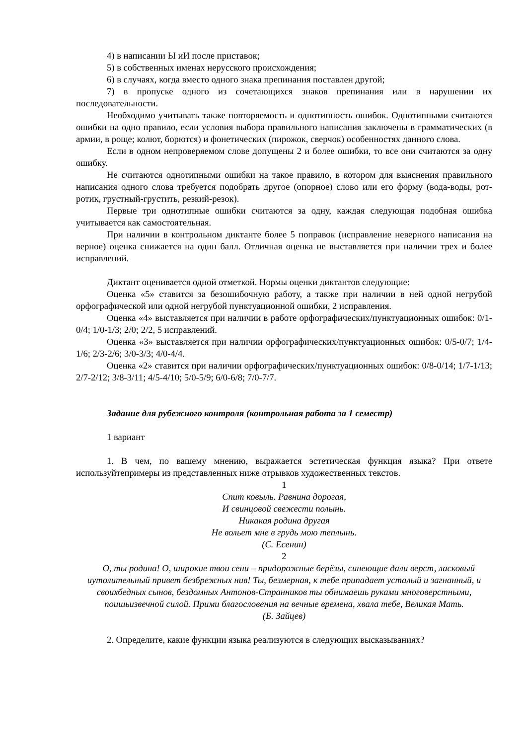4) в написании Ы иИ после приставок;
5) в собственных именах нерусского происхождения;
6) в случаях, когда вместо одного знака препинания поставлен другой;
7) в пропуске одного из сочетающихся знаков препинания или в нарушении их последовательности.
Необходимо учитывать также повторяемость и однотипность ошибок. Однотипными считаются ошибки на одно правило, если условия выбора правильного написания заключены в грамматических (в армии, в роще; колют, борются) и фонетических (пирожок, сверчок) особенностях данного слова.
Если в одном непроверяемом слове допущены 2 и более ошибки, то все они считаются за одну ошибку.
Не считаются однотипными ошибки на такое правило, в котором для выяснения правильного написания одного слова требуется подобрать другое (опорное) слово или его форму (вода-воды, рот-ротик, грустный-грустить, резкий-резок).
Первые три однотипные ошибки считаются за одну, каждая следующая подобная ошибка учитывается как самостоятельная.
При наличии в контрольном диктанте более 5 поправок (исправление неверного написания на верное) оценка снижается на один балл. Отличная оценка не выставляется при наличии трех и более исправлений.
Диктант оценивается одной отметкой. Нормы оценки диктантов следующие:
Оценка «5» ставится за безошибочную работу, а также при наличии в ней одной негрубой орфографической или одной негрубой пунктуационной ошибки, 2 исправления.
Оценка «4» выставляется при наличии в работе орфографических/пунктуационных ошибок: 0/1-0/4; 1/0-1/3; 2/0; 2/2, 5 исправлений.
Оценка «3» выставляется при наличии орфографических/пунктуационных ошибок: 0/5-0/7; 1/4-1/6; 2/3-2/6; 3/0-3/3; 4/0-4/4.
Оценка «2» ставится при наличии орфографических/пунктуационных ошибок: 0/8-0/14; 1/7-1/13; 2/7-2/12; 3/8-3/11; 4/5-4/10; 5/0-5/9; 6/0-6/8; 7/0-7/7.
Задание для рубежного контроля (контрольная работа за 1 семестр)
1 вариант
1. В чем, по вашему мнению, выражается эстетическая функция языка? При ответе используйтепримеры из представленных ниже отрывков художественных текстов.
1
Спит ковыль. Равнина дорогая,
И свинцовой свежести полынь.
Никакая родина другая
Не вольет мне в грудь мою теплынь.
(С. Есенин)
2
О, ты родина! О, широкие твои сени – придорожные берёзы, синеющие дали верст, ласковый иутолительный привет безбрежных нив! Ты, безмерная, к тебе припадает усталый и загнанный, и своихбедных сынов, бездомных Антонов-Странников ты обнимаешь руками многоверстными, поишьизвечной силой. Прими благословения на вечные времена, хвала тебе, Великая Мать.
(Б. Зайцев)
2. Определите, какие функции языка реализуются в следующих высказываниях?